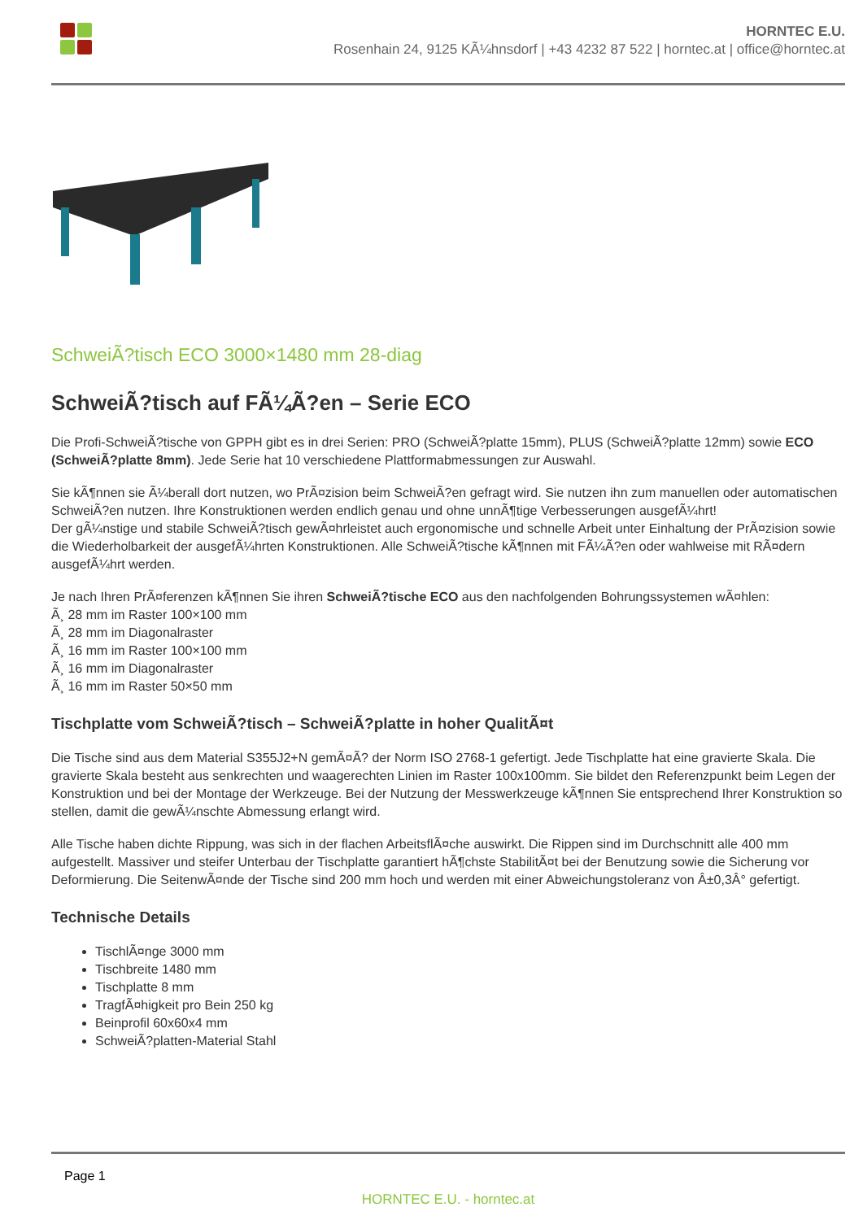HORNTEC E.U.
Rosenhain 24, 9125 KÃ¼hnsdorf | +43 4232 87 522 | horntec.at | office@horntec.at
SchweiÃ?tisch ECO 3000×1480 mm 28-diag
SchweiÃ?tisch auf FÃ¼Ã?en – Serie ECO
Die Profi-SchweiÃ?tische von GPPH gibt es in drei Serien: PRO (SchweiÃ?platte 15mm), PLUS (SchweiÃ?platte 12mm) sowie ECO (SchweiÃ?platte 8mm). Jede Serie hat 10 verschiedene Plattformabmessungen zur Auswahl.
Sie kÃ¶nnen sie Ã¼berall dort nutzen, wo PrÃ¤zision beim SchweiÃ?en gefragt wird. Sie nutzen ihn zum manuellen oder automatischen SchweiÃ?en nutzen. Ihre Konstruktionen werden endlich genau und ohne unnÃ¶tige Verbesserungen ausgefÃ¼hrt!
Der gÃ¼nstige und stabile SchweiÃ?tisch gewÃ¤hrleistet auch ergonomische und schnelle Arbeit unter Einhaltung der PrÃ¤zision sowie die Wiederholbarkeit der ausgefÃ¼hrten Konstruktionen. Alle SchweiÃ?tische kÃ¶nnen mit FÃ¼Ã?en oder wahlweise mit RÃ¤dern ausgefÃ¼hrt werden.
Je nach Ihren PrÃ¤ferenzen kÃ¶nnen Sie ihren SchweiÃ?tische ECO aus den nachfolgenden Bohrungssystemen wÃ¤hlen:
Ã¸ 28 mm im Raster 100×100 mm
Ã¸ 28 mm im Diagonalraster
Ã¸ 16 mm im Raster 100×100 mm
Ã¸ 16 mm im Diagonalraster
Ã¸ 16 mm im Raster 50×50 mm
Tischplatte vom SchweiÃ?tisch – SchweiÃ?platte in hoher QualitÃ¤t
Die Tische sind aus dem Material S355J2+N gemÃ¤Ã? der Norm ISO 2768-1 gefertigt. Jede Tischplatte hat eine gravierte Skala. Die gravierte Skala besteht aus senkrechten und waagerechten Linien im Raster 100x100mm. Sie bildet den Referenzpunkt beim Legen der Konstruktion und bei der Montage der Werkzeuge. Bei der Nutzung der Messwerkzeuge kÃ¶nnen Sie entsprechend Ihrer Konstruktion so stellen, damit die gewÃ¼nschte Abmessung erlangt wird.
Alle Tische haben dichte Rippung, was sich in der flachen ArbeitsflÃ¤che auswirkt. Die Rippen sind im Durchschnitt alle 400 mm aufgestellt. Massiver und steifer Unterbau der Tischplatte garantiert hÃ¶chste StabilitÃ¤t bei der Benutzung sowie die Sicherung vor Deformierung. Die SeitenwÃ¤nde der Tische sind 200 mm hoch und werden mit einer Abweichungstoleranz von Â±0,3Â° gefertigt.
Technische Details
TischlÃ¤nge 3000 mm
Tischbreite 1480 mm
Tischplatte 8 mm
TragfÃ¤higkeit pro Bein 250 kg
Beinprofil 60x60x4 mm
SchweiÃ?platten-Material Stahl
Page 1
HORNTEC E.U. - horntec.at